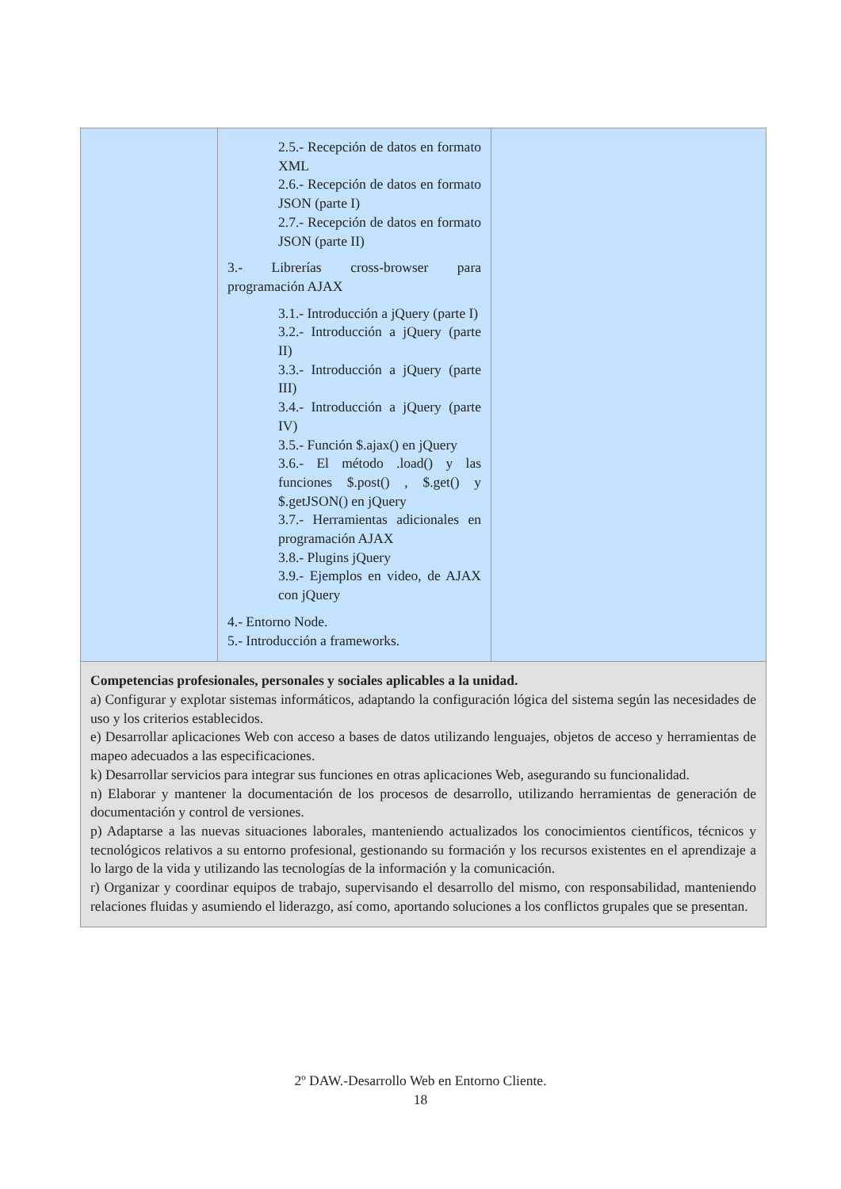| | 2.5.- Recepción de datos en formato XML 2.6.- Recepción de datos en formato JSON (parte I) 2.7.- Recepción de datos en formato JSON (parte II) 3.- Librerías cross-browser para programación AJAX 3.1.- Introducción a jQuery (parte I) 3.2.- Introducción a jQuery (parte II) 3.3.- Introducción a jQuery (parte III) 3.4.- Introducción a jQuery (parte IV) 3.5.- Función $.ajax() en jQuery 3.6.- El método .load() y las funciones $.post() , $.get() y $.getJSON() en jQuery 3.7.- Herramientas adicionales en programación AJAX 3.8.- Plugins jQuery 3.9.- Ejemplos en video, de AJAX con jQuery 4.- Entorno Node. 5.- Introducción a frameworks. | |
| Competencias profesionales, personales y sociales aplicables a la unidad. a) Configurar y explotar sistemas informáticos, adaptando la configuración lógica del sistema según las necesidades de uso y los criterios establecidos. e) Desarrollar aplicaciones Web con acceso a bases de datos utilizando lenguajes, objetos de acceso y herramientas de mapeo adecuados a las especificaciones. k) Desarrollar servicios para integrar sus funciones en otras aplicaciones Web, asegurando su funcionalidad. n) Elaborar y mantener la documentación de los procesos de desarrollo, utilizando herramientas de generación de documentación y control de versiones. p) Adaptarse a las nuevas situaciones laborales, manteniendo actualizados los conocimientos científicos, técnicos y tecnológicos relativos a su entorno profesional, gestionando su formación y los recursos existentes en el aprendizaje a lo largo de la vida y utilizando las tecnologías de la información y la comunicación. r) Organizar y coordinar equipos de trabajo, supervisando el desarrollo del mismo, con responsabilidad, manteniendo relaciones fluidas y asumiendo el liderazgo, así como, aportando soluciones a los conflictos grupales que se presentan. | | |
2º DAW.-Desarrollo Web en Entorno Cliente.
18